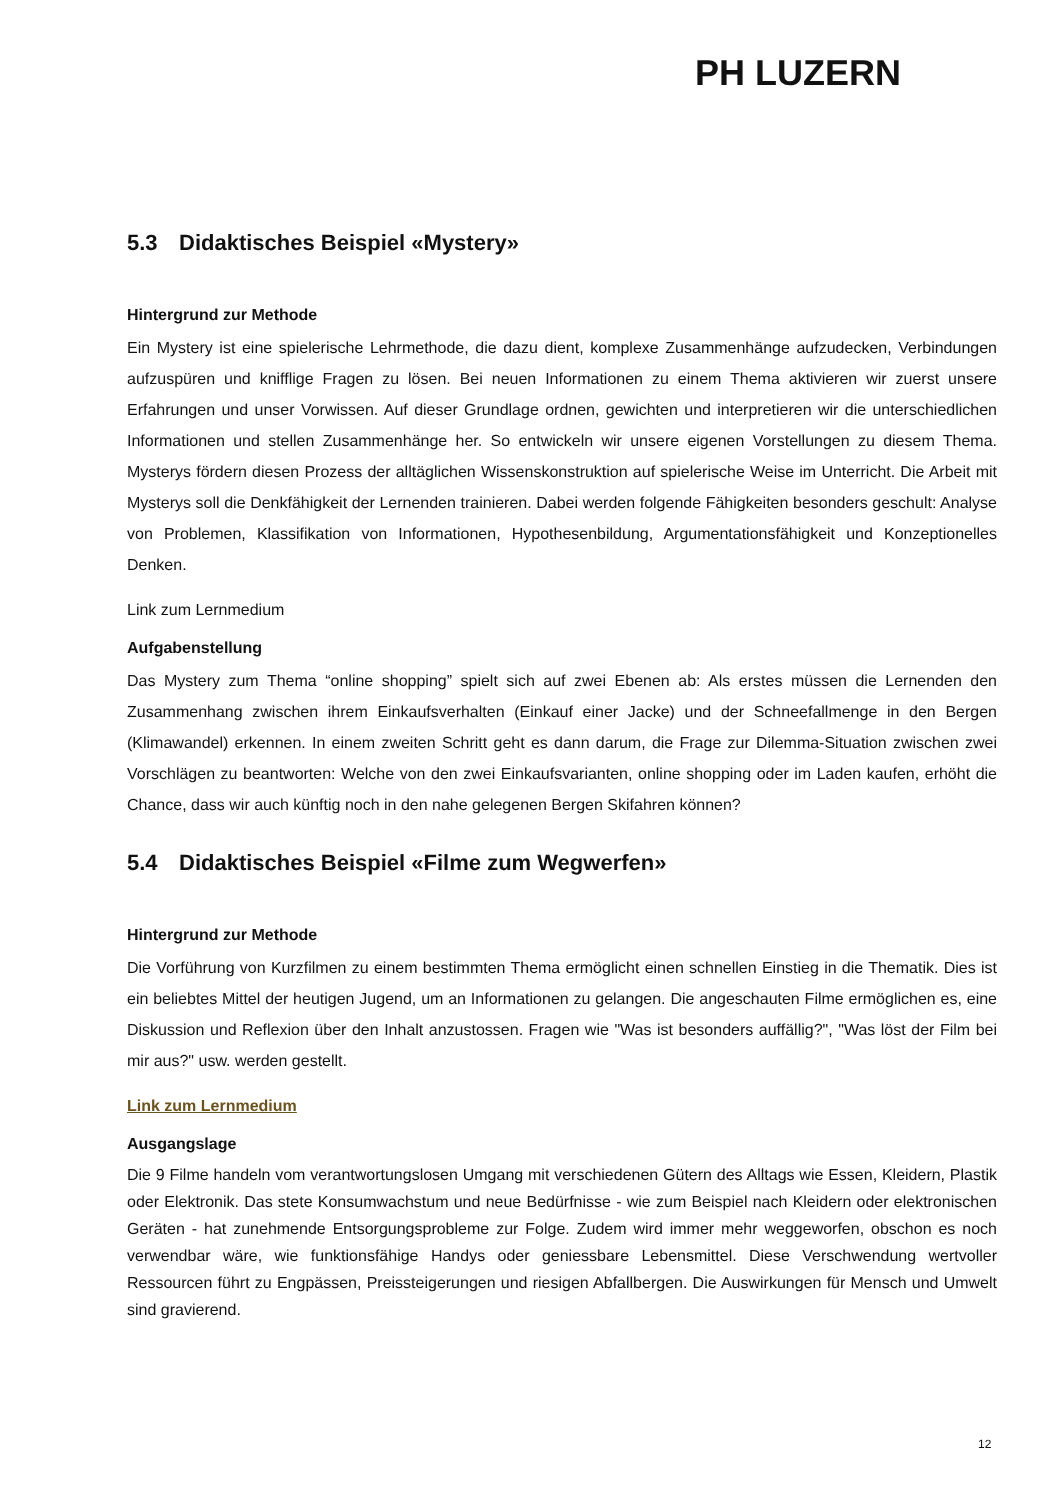PH LUZERN
5.3 Didaktisches Beispiel «Mystery»
Hintergrund zur Methode
Ein Mystery ist eine spielerische Lehrmethode, die dazu dient, komplexe Zusammenhänge aufzudecken, Verbindungen aufzuspüren und knifflige Fragen zu lösen. Bei neuen Informationen zu einem Thema aktivieren wir zuerst unsere Erfahrungen und unser Vorwissen. Auf dieser Grundlage ordnen, gewichten und interpretieren wir die unterschiedlichen Informationen und stellen Zusammenhänge her. So entwickeln wir unsere eigenen Vorstellungen zu diesem Thema. Mysterys fördern diesen Prozess der alltäglichen Wissenskonstruktion auf spielerische Weise im Unterricht. Die Arbeit mit Mysterys soll die Denkfähigkeit der Lernenden trainieren. Dabei werden folgende Fähigkeiten besonders geschult: Analyse von Problemen, Klassifikation von Informationen, Hypothesenbildung, Argumentationsfähigkeit und Konzeptionelles Denken.
Link zum Lernmedium
Aufgabenstellung
Das Mystery zum Thema “online shopping” spielt sich auf zwei Ebenen ab: Als erstes müssen die Lernenden den Zusammenhang zwischen ihrem Einkaufsverhalten (Einkauf einer Jacke) und der Schneefallmenge in den Bergen (Klimawandel) erkennen. In einem zweiten Schritt geht es dann darum, die Frage zur Dilemma-Situation zwischen zwei Vorschlägen zu beantworten: Welche von den zwei Einkaufsvarianten, online shopping oder im Laden kaufen, erhöht die Chance, dass wir auch künftig noch in den nahe gelegenen Bergen Skifahren können?
5.4 Didaktisches Beispiel «Filme zum Wegwerfen»
Hintergrund zur Methode
Die Vorführung von Kurzfilmen zu einem bestimmten Thema ermöglicht einen schnellen Einstieg in die Thematik. Dies ist ein beliebtes Mittel der heutigen Jugend, um an Informationen zu gelangen. Die angeschauten Filme ermöglichen es, eine Diskussion und Reflexion über den Inhalt anzustossen. Fragen wie "Was ist besonders auffällig?", "Was löst der Film bei mir aus?" usw. werden gestellt.
Link zum Lernmedium
Ausgangslage
Die 9 Filme handeln vom verantwortungslosen Umgang mit verschiedenen Gütern des Alltags wie Essen, Kleidern, Plastik oder Elektronik. Das stete Konsumwachstum und neue Bedürfnisse - wie zum Beispiel nach Kleidern oder elektronischen Geräten - hat zunehmende Entsorgungsprobleme zur Folge. Zudem wird immer mehr weggeworfen, obschon es noch verwendbar wäre, wie funktionsfähige Handys oder geniessbare Lebensmittel. Diese Verschwendung wertvoller Ressourcen führt zu Engpässen, Preissteigerungen und riesigen Abfallbergen. Die Auswirkungen für Mensch und Umwelt sind gravierend.
12